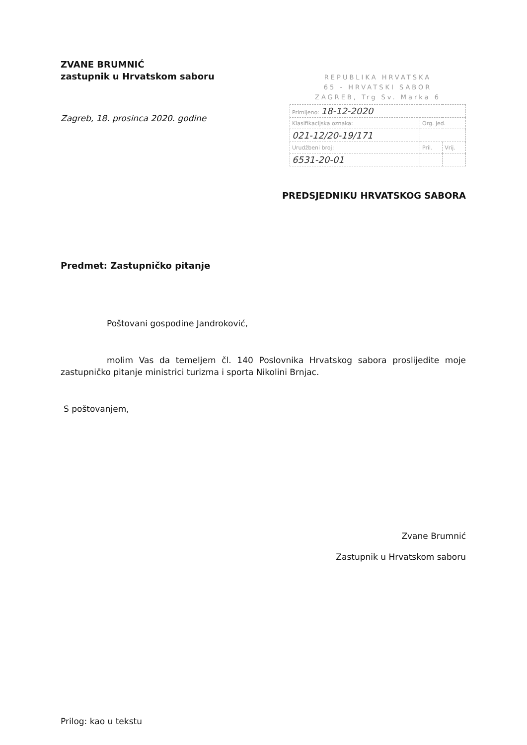ZVANE BRUMNIĆ
zastupnik u Hrvatskom saboru
Zagreb, 18. prosinca 2020. godine
REPUBLIKA HRVATSKA
65 - HRVATSKI SABOR
ZAGREB, Trg Sv. Marka 6
| Primljeno: 18-12-2020 | | |
| Klasifikacijska oznaka: | Org. jed. | |
| 021-12/20-19/171 | | |
| Urudžbeni broj: | Pril. | Vrij. |
| 6531-20-01 | | |
PREDSJEDNIKU HRVATSKOG SABORA
Predmet: Zastupničko pitanje
Poštovani gospodine Jandroković,
molim Vas da temeljem čl. 140 Poslovnika Hrvatskog sabora proslijedite moje zastupničko pitanje ministrici turizma i sporta Nikolini Brnjac.
S poštovanjem,
Zvane Brumnić
Zastupnik u Hrvatskom saboru
Prilog: kao u tekstu